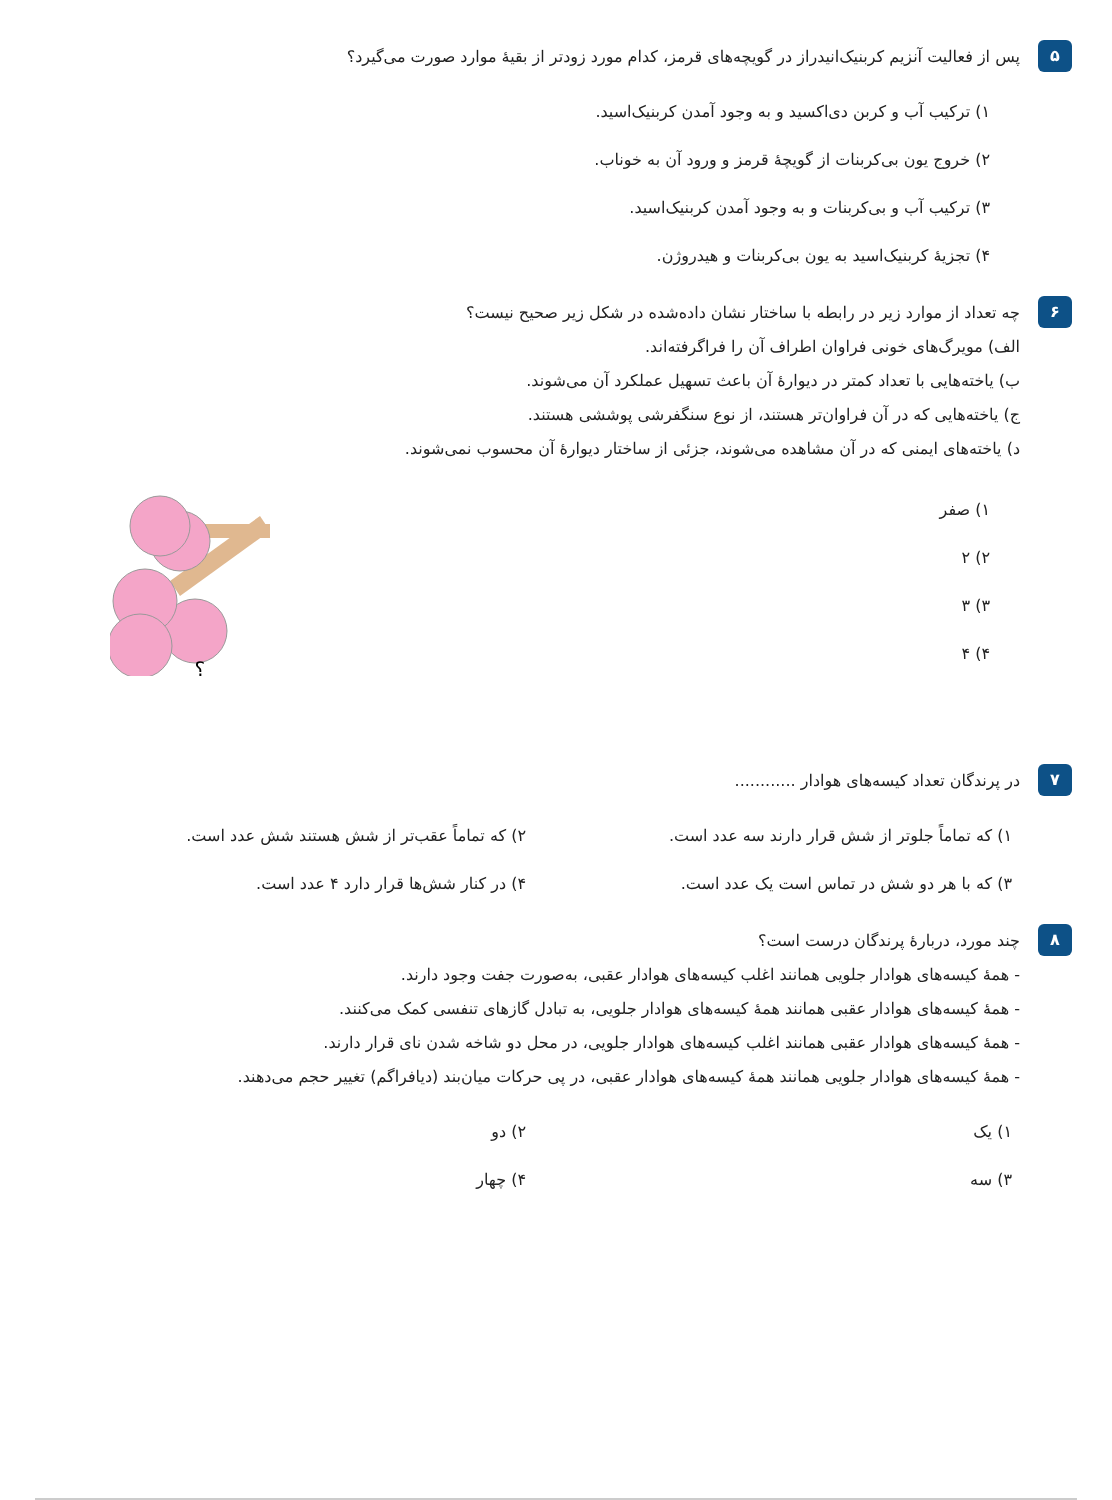۵
پس از فعالیت آنزیم کربنیک‌انیدراز در گویچه‌های قرمز، کدام مورد زودتر از بقیهٔ موارد صورت می‌گیرد؟
۱) ترکیب آب و کربن دی‌اکسید و به وجود آمدن کربنیک‌اسید.
۲) خروج یون بی‌کربنات از گویچهٔ قرمز و ورود آن به خوناب.
۳) ترکیب آب و بی‌کربنات و به وجود آمدن کربنیک‌اسید.
۴) تجزیهٔ کربنیک‌اسید به یون بی‌کربنات و هیدروژن.
۶
چه تعداد از موارد زیر در رابطه با ساختار نشان داده‌شده در شکل زیر صحیح نیست؟
الف) مویرگ‌های خونی فراوان اطراف آن را فراگرفته‌اند.
ب) یاخته‌هایی با تعداد کمتر در دیوارهٔ آن باعث تسهیل عملکرد آن می‌شوند.
ج) یاخته‌هایی که در آن فراوان‌تر هستند، از نوع سنگفرشی پوششی هستند.
د) یاخته‌های ایمنی که در آن مشاهده می‌شوند، جزئی از ساختار دیوارهٔ آن محسوب نمی‌شوند.
۱) صفر
۲) ۲
۳) ۳
۴) ۴
؟
۷
در پرندگان تعداد کیسه‌های هوادار ............
۱) که تماماً جلوتر از شش قرار دارند سه عدد است.
۲) که تماماً عقب‌تر از شش هستند شش عدد است.
۳) که با هر دو شش در تماس است یک عدد است.
۴) در کنار شش‌ها قرار دارد ۴ عدد است.
۸
چند مورد، دربارهٔ پرندگان درست است؟
- همهٔ کیسه‌های هوادار جلویی همانند اغلب کیسه‌های هوادار عقبی، به‌صورت جفت وجود دارند.
- همهٔ کیسه‌های هوادار عقبی همانند همهٔ کیسه‌های هوادار جلویی، به تبادل گازهای تنفسی کمک می‌کنند.
- همهٔ کیسه‌های هوادار عقبی همانند اغلب کیسه‌های هوادار جلویی، در محل دو شاخه شدن نای قرار دارند.
- همهٔ کیسه‌های هوادار جلویی همانند همهٔ کیسه‌های هوادار عقبی، در پی حرکات میان‌بند (دیافراگم) تغییر حجم می‌دهند.
۱) یک
۲) دو
۳) سه
۴) چهار